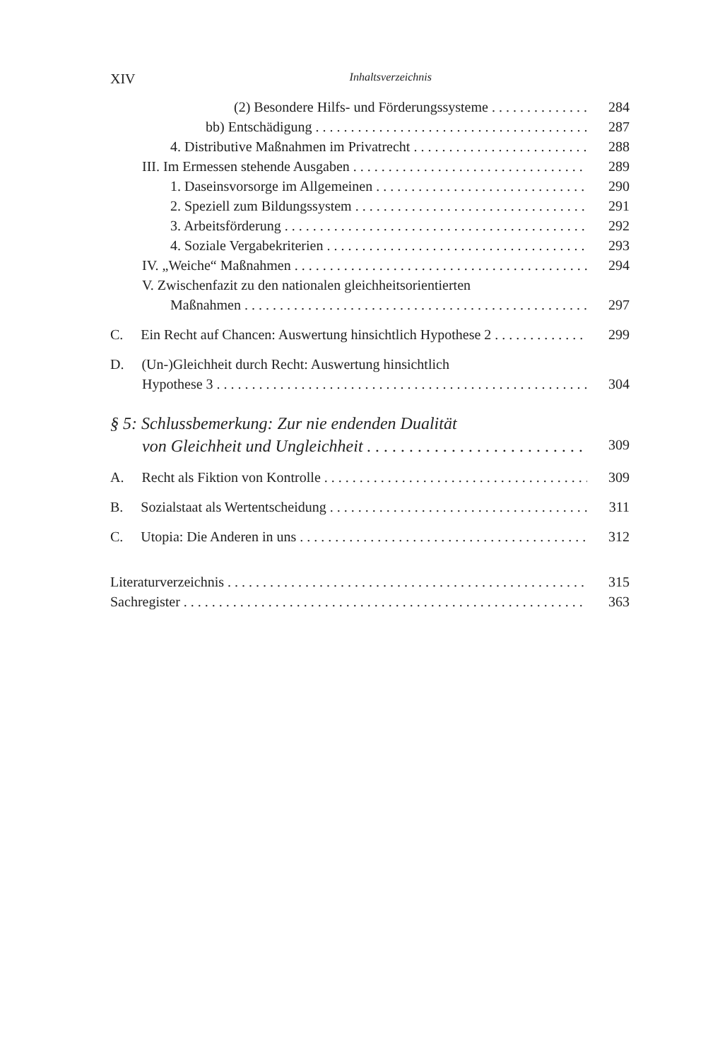XIV Inhaltsverzeichnis
(2) Besondere Hilfs- und Förderungssysteme 284
bb) Entschädigung 287
4. Distributive Maßnahmen im Privatrecht 288
III. Im Ermessen stehende Ausgaben 289
1. Daseinsvorsorge im Allgemeinen 290
2. Speziell zum Bildungssystem 291
3. Arbeitsförderung 292
4. Soziale Vergabekriterien 293
IV. „Weiche“ Maßnahmen 294
V. Zwischenfazit zu den nationalen gleichheitsorientierten
Maßnahmen 297
C. Ein Recht auf Chancen: Auswertung hinsichtlich Hypothese 2 299
D. (Un-)Gleichheit durch Recht: Auswertung hinsichtlich
Hypothese 3 304
§ 5: Schlussbemerkung: Zur nie endenden Dualität
von Gleichheit und Ungleichheit 309
A. Recht als Fiktion von Kontrolle 309
B. Sozialstaat als Wertentscheidung 311
C. Utopia: Die Anderen in uns 312
Literaturverzeichnis 315
Sachregister 363